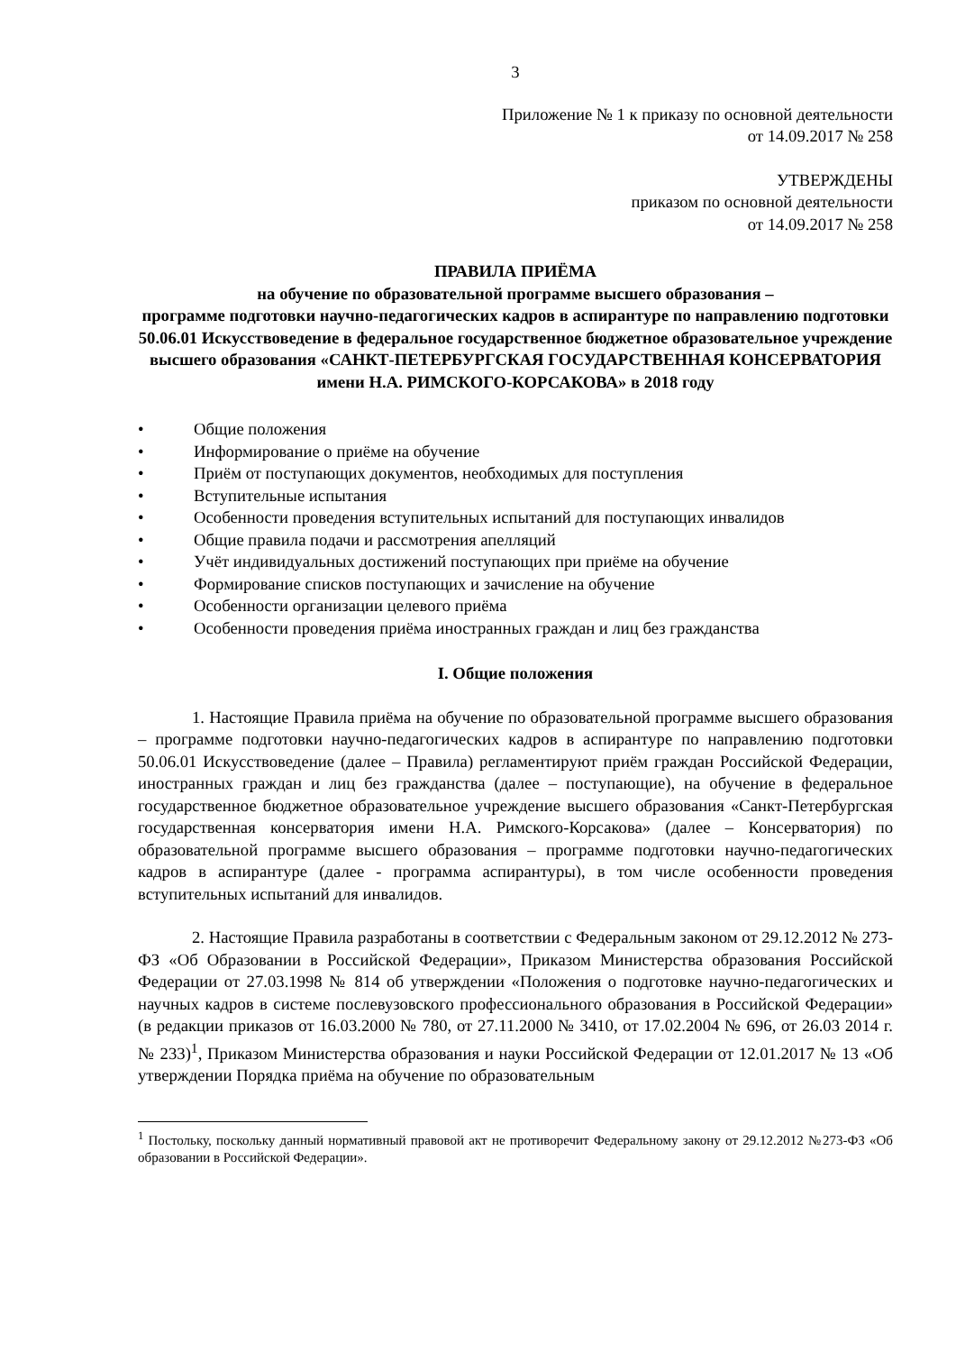3
Приложение № 1 к приказу по основной деятельности
от 14.09.2017 № 258
УТВЕРЖДЕНЫ
приказом по основной деятельности
от 14.09.2017 № 258
ПРАВИЛА ПРИЁМА
на обучение по образовательной программе высшего образования –
программе подготовки научно-педагогических кадров в аспирантуре по направлению подготовки 50.06.01 Искусствоведение в федеральное государственное бюджетное образовательное учреждение высшего образования «САНКТ-ПЕТЕРБУРГСКАЯ ГОСУДАРСТВЕННАЯ КОНСЕРВАТОРИЯ имени Н.А. РИМСКОГО-КОРСАКОВА» в 2018 году
• Общие положения
• Информирование о приёме на обучение
• Приём от поступающих документов, необходимых для поступления
• Вступительные испытания
• Особенности проведения вступительных испытаний для поступающих инвалидов
• Общие правила подачи и рассмотрения апелляций
• Учёт индивидуальных достижений поступающих при приёме на обучение
• Формирование списков поступающих и зачисление на обучение
• Особенности организации целевого приёма
• Особенности проведения приёма иностранных граждан и лиц без гражданства
I. Общие положения
1. Настоящие Правила приёма на обучение по образовательной программе высшего образования – программе подготовки научно-педагогических кадров в аспирантуре по направлению подготовки 50.06.01 Искусствоведение (далее – Правила) регламентируют приём граждан Российской Федерации, иностранных граждан и лиц без гражданства (далее – поступающие), на обучение в федеральное государственное бюджетное образовательное учреждение высшего образования «Санкт-Петербургская государственная консерватория имени Н.А. Римского-Корсакова» (далее – Консерватория) по образовательной программе высшего образования – программе подготовки научно-педагогических кадров в аспирантуре (далее - программа аспирантуры), в том числе особенности проведения вступительных испытаний для инвалидов.
2. Настоящие Правила разработаны в соответствии с Федеральным законом от 29.12.2012 № 273-ФЗ «Об Образовании в Российской Федерации», Приказом Министерства образования Российской Федерации от 27.03.1998 № 814 об утверждении «Положения о подготовке научно-педагогических и научных кадров в системе послевузовского профессионального образования в Российской Федерации» (в редакции приказов от 16.03.2000 № 780, от 27.11.2000 № 3410, от 17.02.2004 № 696, от 26.03 2014 г. № 233)<sup>1</sup>, Приказом Министерства образования и науки Российской Федерации от 12.01.2017 № 13 «Об утверждении Порядка приёма на обучение по образовательным
<sup>1</sup> Постольку, поскольку данный нормативный правовой акт не противоречит Федеральному закону от 29.12.2012 №273-ФЗ «Об образовании в Российской Федерации».